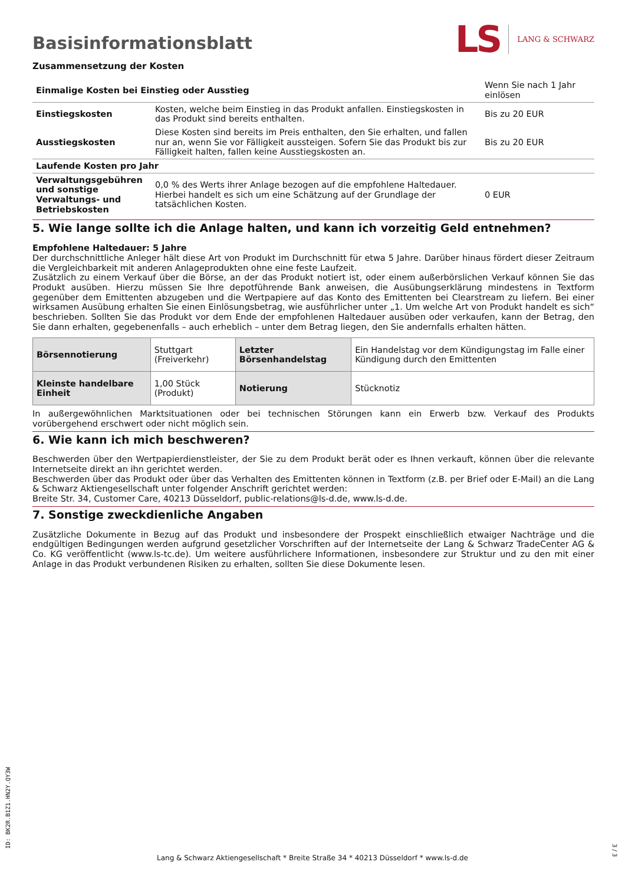Basisinformationsblatt
LS LANG & SCHWARZ
Zusammensetzung der Kosten
| Einmalige Kosten bei Einstieg oder Ausstieg | | Wenn Sie nach 1 Jahr einlösen |
| Einstiegskosten | Kosten, welche beim Einstieg in das Produkt anfallen. Einstiegskosten in das Produkt sind bereits enthalten. | Bis zu 20 EUR |
| Ausstiegskosten | Diese Kosten sind bereits im Preis enthalten, den Sie erhalten, und fallen nur an, wenn Sie vor Fälligkeit aussteigen. Sofern Sie das Produkt bis zur Fälligkeit halten, fallen keine Ausstiegskosten an. | Bis zu 20 EUR |
| Laufende Kosten pro Jahr | | |
| Verwaltungsgebühren und sonstige Verwaltungs- und Betriebskosten | 0,0 % des Werts ihrer Anlage bezogen auf die empfohlene Haltedauer. Hierbei handelt es sich um eine Schätzung auf der Grundlage der tatsächlichen Kosten. | 0 EUR |
5. Wie lange sollte ich die Anlage halten, und kann ich vorzeitig Geld entnehmen?
Empfohlene Haltedauer: 5 Jahre
Der durchschnittliche Anleger hält diese Art von Produkt im Durchschnitt für etwa 5 Jahre. Darüber hinaus fördert dieser Zeitraum die Vergleichbarkeit mit anderen Anlageprodukten ohne eine feste Laufzeit.
Zusätzlich zu einem Verkauf über die Börse, an der das Produkt notiert ist, oder einem außerbörslichen Verkauf können Sie das Produkt ausüben. Hierzu müssen Sie Ihre depotführende Bank anweisen, die Ausübungserklärung mindestens in Textform gegenüber dem Emittenten abzugeben und die Wertpapiere auf das Konto des Emittenten bei Clearstream zu liefern. Bei einer wirksamen Ausübung erhalten Sie einen Einlösungsbetrag, wie ausführlicher unter „1. Um welche Art von Produkt handelt es sich“ beschrieben. Sollten Sie das Produkt vor dem Ende der empfohlenen Haltedauer ausüben oder verkaufen, kann der Betrag, den Sie dann erhalten, gegebenenfalls – auch erheblich – unter dem Betrag liegen, den Sie andernfalls erhalten hätten.
| Börsennotierung | Stuttgart (Freiverkehr) | Letzter Börsenhandelstag | Ein Handelstag vor dem Kündigungstag im Falle einer Kündigung durch den Emittenten |
| Kleinste handelbare Einheit | 1,00 Stück (Produkt) | Notierung | Stücknotiz |
In außergewöhnlichen Marktsituationen oder bei technischen Störungen kann ein Erwerb bzw. Verkauf des Produkts vorübergehend erschwert oder nicht möglich sein.
6. Wie kann ich mich beschweren?
Beschwerden über den Wertpapierdienstleister, der Sie zu dem Produkt berät oder es Ihnen verkauft, können über die relevante Internetseite direkt an ihn gerichtet werden.
Beschwerden über das Produkt oder über das Verhalten des Emittenten können in Textform (z.B. per Brief oder E-Mail) an die Lang & Schwarz Aktiengesellschaft unter folgender Anschrift gerichtet werden:
Breite Str. 34, Customer Care, 40213 Düsseldorf, public-relations@ls-d.de, www.ls-d.de.
7. Sonstige zweckdienliche Angaben
Zusätzliche Dokumente in Bezug auf das Produkt und insbesondere der Prospekt einschließlich etwaiger Nachträge und die endgültigen Bedingungen werden aufgrund gesetzlicher Vorschriften auf der Internetseite der Lang & Schwarz TradeCenter AG & Co. KG veröffentlicht (www.ls-tc.de). Um weitere ausführlichere Informationen, insbesondere zur Struktur und zu den mit einer Anlage in das Produkt verbundenen Risiken zu erhalten, sollten Sie diese Dokumente lesen.
ID: BK2R.B1Z1.HN2Y.QY3W
Lang & Schwarz Aktiengesellschaft * Breite Straße 34 * 40213 Düsseldorf * www.ls-d.de
3 / 3